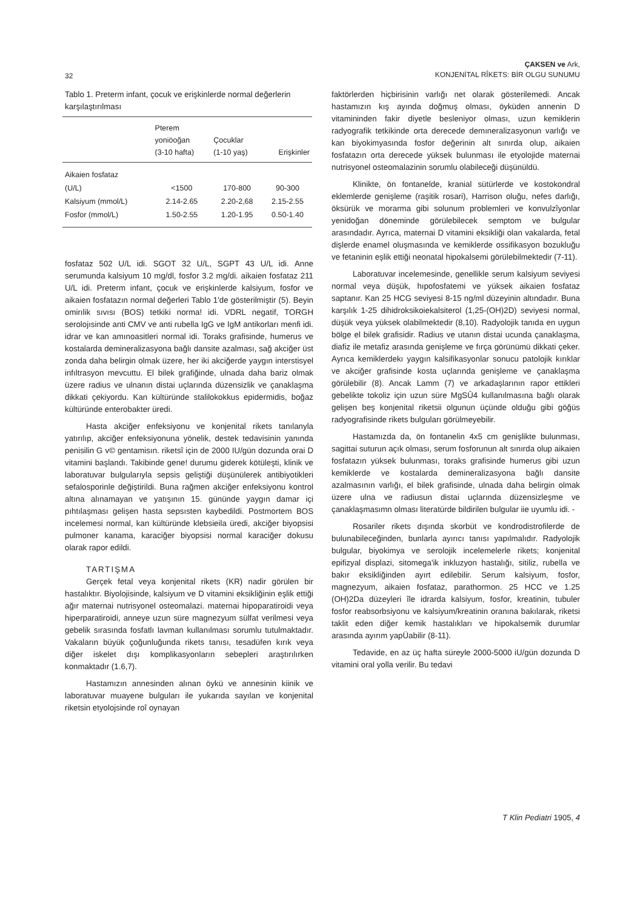32
ÇAKSEN ve Ark,
KONJENİTAL RÎKETS: BİR OLGU SUNUMU
Tablo 1. Preterm infant, çocuk ve erişkinlerde normal değerlerin karşılaştırılması
| | Pterem yoniöoğan (3-10 hafta) | Çocuklar (1-10 yaş) | Erişkinler |
| --- | --- | --- | --- |
| Aikaien fosfataz | | | |
| (U/L) | <1500 | 170-800 | 90-300 |
| Kalsiyum (mmol/L) | 2.14-2.65 | 2.20-2,68 | 2.15-2.55 |
| Fosfor (mmol/L) | 1.50-2.55 | 1.20-1.95 | 0.50-1.40 |
fosfataz 502 U/L idi. SGOT 32 U/L, SGPT 43 U/L idi. Anne serumunda kalsiyum 10 mg/dl, fosfor 3.2 mg/di. aikaien fosfataz 211 U/L idi. Preterm infant, çocuk ve erişkinlerde kalsiyum, fosfor ve aikaien fosfatazın normal değerleri Tablo 1'de gösterilmiştir (5). Beyin omirılik sıvısı (BOS) tetkiki norma! idi. VDRL negatif, TORGH serolojısinde anti CMV ve anti rubella IgG ve IgM antikorları menfi idi. idrar ve kan amınoasitleri normal idi. Toraks grafisinde, humerus ve kostalarda demineralizasyona bağlı dansite azalması, sağ akciğer üst zonda daha belirgin olmak üzere, her iki akciğerde yaygın interstisyel infıltrasyon mevcuttu. El bilek grafiğinde, ulnada daha bariz olmak üzere radius ve ulnanın distai uçlarında düzensizlik ve çanaklaşma dikkati çekiyordu. Kan kültüründe stalilokokkus epidermidis, boğaz kültüründe enterobakter üredi.
Hasta akciğer enfeksiyonu ve konjenital rikets tanılanyla yatırılıp, akciğer enfeksiyonuna yönelik, destek tedavisinin yanında penisilin G v© gentamisın. riketsî için de 2000 IU/gün dozunda orai D vitamini başlandı. Takibinde gene! durumu giderek kötüleşti, klinik ve laboratuvar bulgularıyla sepsis geliştiği düşünülerek antibiyotikleri sefalosporinle değiştirildi. Buna rağmen akciğer enfeksiyonu kontrol altına alınamayan ve yatışının 15. gününde yaygın damar içi pıhtılaşması gelişen hasta sepsısten kaybedildi. Postmortem BOS incelemesi normal, kan kültüründe klebsieila üredi, akciğer biyopsisi pulmoner kanama, karaciğer biyopsisi normal karaciğer dokusu olarak rapor edildi.
TARTIŞMA
Gerçek fetal veya konjenital rikets (KR) nadir görülen bir hastalıktır. Biyolojisinde, kalsiyum ve D vitamini eksikliğinin eşlik ettiği ağır maternai nutrisyonel osteomalazi. maternai hipoparatiroidi veya hiperparatiroidi, anneye uzun süre magnezyum sülfat verilmesi veya gebelik sırasında fosfatlı lavman kullanılması sorumlu tutulmaktadır. Vakaların büyük çoğunluğunda rikets tanısı, tesadüfen kırık veya diğer iskelet dışı komplikasyonların sebepleri araştırılırken konmaktadır (1.6,7).
Hastamızın annesinden alınan öykü ve annesinin kiinik ve laboratuvar muayene bulguları ile yukarıda sayılan ve konjenital riketsin etyolojsinde roî oynayan
faktörlerden hiçbirisinin varlığı net olarak gösterilemedi. Ancak hastamızın kış ayında doğmuş olması, öyküden annenin D vitamininden fakir diyetle besleniyor olması, uzun kemiklerin radyografik tetkikinde orta derecede demıneralizasyonun varlığı ve kan biyokimyasında fosfor değerinin alt sınırda olup, aikaien fosfatazın orta derecede yüksek bulunması ile etyolojide maternai nutrisyonel osteomalazinin sorumlu olabileceği düşünüldü.
Klinikte, ön fontanelde, kranial sütürlerde ve kostokondral eklemlerde genişleme (raşitik rosari), Harrison oluğu, nefes darlığı, öksürük ve morarma gibi solunum problemleri ve konvulzîyonlar yenidoğan döneminde görülebilecek semptom ve bulgular arasındadır. Ayrıca, maternai D vitamini eksikliği olan vakalarda, fetal dişlerde enamel oluşmasında ve kemiklerde ossifikasyon bozukluğu ve fetaninin eşlik ettiği neonatal hipokalsemi görülebilmektedir (7-11).
Laboratuvar incelemesinde, genellikle serum kalsiyum seviyesi normal veya düşük, hıpofosfatemi ve yüksek aikaien fosfataz saptanır. Kan 25 HCG seviyesi 8-15 ng/ml düzeyinin altındadır. Buna karşılık 1-25 dihidroksikoiekalsiterol (1,25-(OH)2D) seviyesi normal, düşük veya yüksek olabilmektedir (8,10). Radyolojik tanıda en uygun bölge el bilek grafisidir. Radius ve utanın distai ucunda çanaklaşma, diafiz ile metafiz arasında genişleme ve fırça görünümü dikkati çeker. Ayrıca kemiklerdekı yaygın kalsifikasyonlar sonucu patolojik kırıklar ve akciğer grafisinde kosta uçlarında genişleme ve çanaklaşma görülebilir (8). Ancak Lamm (7) ve arkadaşlarının rapor ettikleri gebelikte tokoliz için uzun süre MgSÛ4 kullanılmasına bağlı olarak gelişen beş konjenital riketsii olgunun üçünde olduğu gibi göğüs radyografisinde rikets bulguları görülmeyebilir.
Hastamızda da, ön fontanelin 4x5 cm genişlikte bulunması, sagittai suturun açık olması, serum fosforunun alt sınırda olup aikaien fosfatazın yüksek bulunması, toraks grafisinde humerus gibi uzun kemiklerde ve kostalarda demineralizasyona bağlı dansite azalmasının varlığı, el bilek grafisinde, ulnada daha belirgin olmak üzere ulna ve radiusun distai uçlarında düzensizleşme ve çanaklaşmasımn olması literatürde bildirilen bulgular iie uyumlu idi. -
Rosariler rikets dışında skorbüt ve kondrodistrofilerde de bulunabileceğinden, bunlarla ayırıcı tanısı yapılmalıdır. Radyolojik bulgular, biyokimya ve serolojik incelemelerle rikets; konjenital epifizyal displazi, sitomega'ik inkluzyon hastalığı, sitiliz, rubella ve bakır eksikliğinden ayırt edilebilir. Serum kalsiyum, fosfor, magnezyum, aikaien fosfataz, parathormon. 25 HCC ve 1.25 (OH)2Da düzeyleri île idrarda kalsiyum, fosfor, kreatinin, tubuler fosfor reabsorbsiyonu ve kalsiyum/kreatinin oranına bakılarak, riketsi taklit eden diğer kemik hastalıkları ve hipokalsemik durumlar arasında ayırım yapÜabilir (8-11).
Tedavide, en az üç hafta süreyle 2000-5000 iU/gün dozunda D vitamini oral yolla verilir. Bu tedavi
T Klin Pediatri 1905, 4